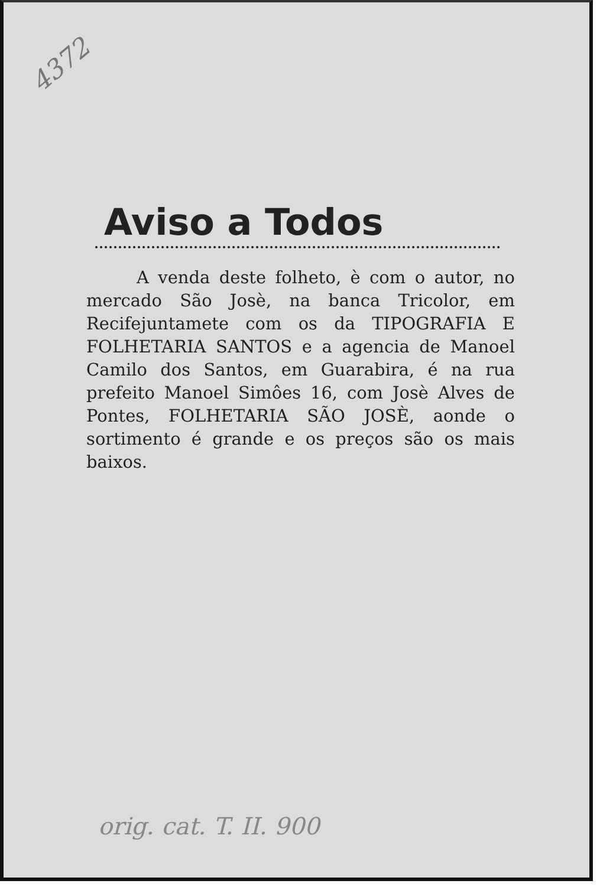4372
Aviso a Todos
A venda deste folheto, è com o autor, no mercado São Josè, na banca Tricolor, em Recifejuntamete com os da TIPOGRAFIA E FOLHETARIA SANTOS e a agencia de Manoel Camilo dos Santos, em Guarabira, é na rua prefeito Manoel Simôes 16, com Josè Alves de Pontes, FOLHETARIA SÃO JOSÈ, aonde o sortimento é grande e os preços são os mais baixos.
orig. cat. T. II. 900